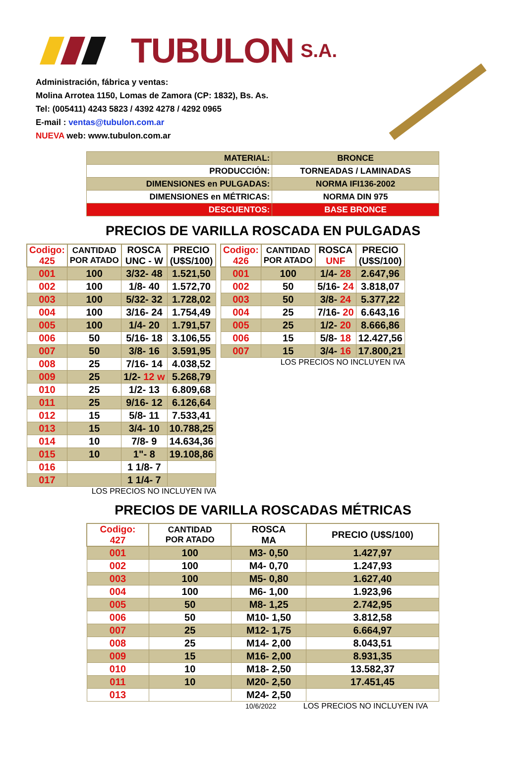TUBULON S.A.
Administración, fábrica y ventas:
Molina Arrotea 1150, Lomas de Zamora (CP: 1832), Bs. As.
Tel: (005411) 4243 5823 / 4392 4278 / 4292 0965
E-mail : ventas@tubulon.com.ar
NUEVA web: www.tubulon.com.ar
| MATERIAL: | BRONCE |
| PRODUCCIÓN: | TORNEADAS / LAMINADAS |
| DIMENSIONES en PULGADAS: | NORMA IFI136-2002 |
| DIMENSIONES en MÉTRICAS: | NORMA DIN 975 |
| DESCUENTOS: | BASE BRONCE |
PRECIOS DE VARILLA ROSCADA EN PULGADAS
| Codigo: 425 | CANTIDAD POR ATADO | ROSCA UNC - W | PRECIO (U$S/100) |
| --- | --- | --- | --- |
| 001 | 100 | 3/32- 48 | 1.521,50 |
| 002 | 100 | 1/8- 40 | 1.572,70 |
| 003 | 100 | 5/32- 32 | 1.728,02 |
| 004 | 100 | 3/16- 24 | 1.754,49 |
| 005 | 100 | 1/4- 20 | 1.791,57 |
| 006 | 50 | 5/16- 18 | 3.106,55 |
| 007 | 50 | 3/8- 16 | 3.591,95 |
| 008 | 25 | 7/16- 14 | 4.038,52 |
| 009 | 25 | 1/2- 12 w | 5.268,79 |
| 010 | 25 | 1/2- 13 | 6.809,68 |
| 011 | 25 | 9/16- 12 | 6.126,64 |
| 012 | 15 | 5/8- 11 | 7.533,41 |
| 013 | 15 | 3/4- 10 | 10.788,25 |
| 014 | 10 | 7/8- 9 | 14.634,36 |
| 015 | 10 | 1"- 8 | 19.108,86 |
| 016 | | 1 1/8- 7 | |
| 017 | | 1 1/4- 7 | |
LOS PRECIOS NO INCLUYEN IVA
| Codigo: 426 | CANTIDAD POR ATADO | ROSCA UNF | PRECIO (U$S/100) |
| --- | --- | --- | --- |
| 001 | 100 | 1/4- 28 | 2.647,96 |
| 002 | 50 | 5/16- 24 | 3.818,07 |
| 003 | 50 | 3/8- 24 | 5.377,22 |
| 004 | 25 | 7/16- 20 | 6.643,16 |
| 005 | 25 | 1/2- 20 | 8.666,86 |
| 006 | 15 | 5/8- 18 | 12.427,56 |
| 007 | 15 | 3/4- 16 | 17.800,21 |
LOS PRECIOS NO INCLUYEN IVA
PRECIOS DE VARILLA ROSCADAS MÉTRICAS
| Codigo: 427 | CANTIDAD POR ATADO | ROSCA MA | PRECIO (U$S/100) |
| --- | --- | --- | --- |
| 001 | 100 | M3- 0,50 | 1.427,97 |
| 002 | 100 | M4- 0,70 | 1.247,93 |
| 003 | 100 | M5- 0,80 | 1.627,40 |
| 004 | 100 | M6- 1,00 | 1.923,96 |
| 005 | 50 | M8- 1,25 | 2.742,95 |
| 006 | 50 | M10- 1,50 | 3.812,58 |
| 007 | 25 | M12- 1,75 | 6.664,97 |
| 008 | 25 | M14- 2,00 | 8.043,51 |
| 009 | 15 | M16- 2,00 | 8.931,35 |
| 010 | 10 | M18- 2,50 | 13.582,37 |
| 011 | 10 | M20- 2,50 | 17.451,45 |
| 013 | | M24- 2,50 | |
10/6/2022 LOS PRECIOS NO INCLUYEN IVA